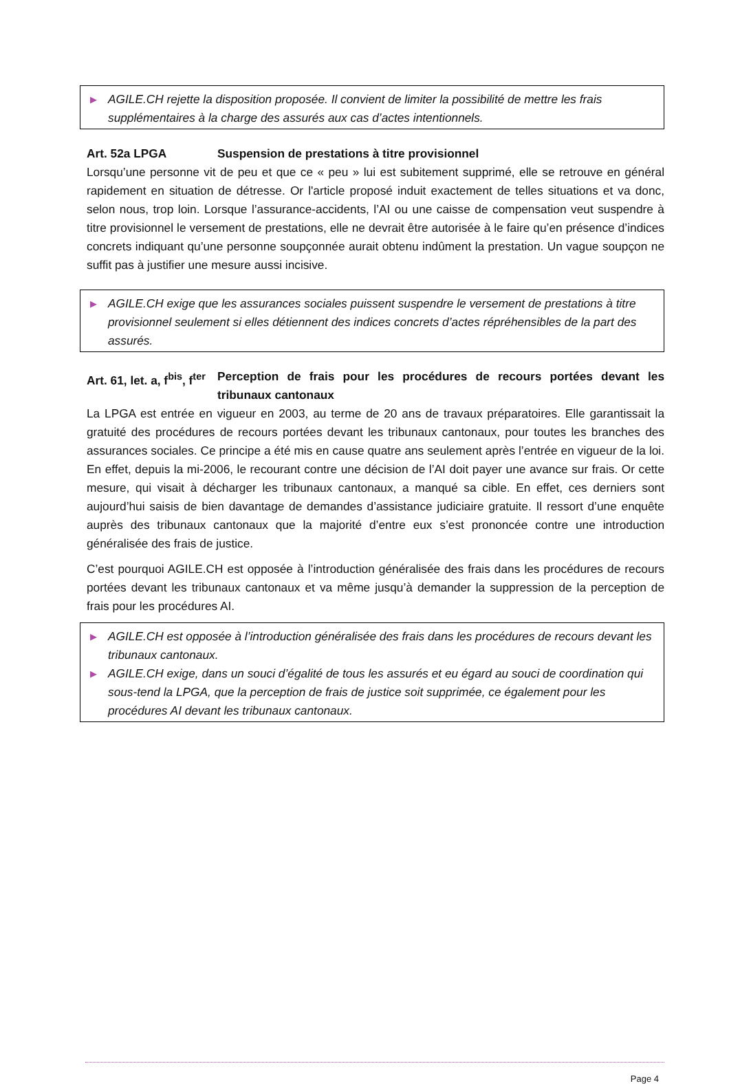▶ AGILE.CH rejette la disposition proposée. Il convient de limiter la possibilité de mettre les frais supplémentaires à la charge des assurés aux cas d’actes intentionnels.
Art. 52a LPGA Suspension de prestations à titre provisionnel
Lorsqu’une personne vit de peu et que ce « peu » lui est subitement supprimé, elle se retrouve en général rapidement en situation de détresse. Or l'article proposé induit exactement de telles situations et va donc, selon nous, trop loin. Lorsque l’assurance-accidents, l’AI ou une caisse de compensation veut suspendre à titre provisionnel le versement de prestations, elle ne devrait être autorisée à le faire qu’en présence d’indices concrets indiquant qu’une personne soupçonnée aurait obtenu indûment la prestation. Un vague soupçon ne suffit pas à justifier une mesure aussi incisive.
▶ AGILE.CH exige que les assurances sociales puissent suspendre le versement de prestations à titre provisionnel seulement si elles détiennent des indices concrets d’actes répréhensibles de la part des assurés.
Art. 61, let. a, f<sup>bis</sup>, f<sup>ter</sup> Perception de frais pour les procédures de recours portées devant les tribunaux cantonaux
La LPGA est entrée en vigueur en 2003, au terme de 20 ans de travaux préparatoires. Elle garantissait la gratuité des procédures de recours portées devant les tribunaux cantonaux, pour toutes les branches des assurances sociales. Ce principe a été mis en cause quatre ans seulement après l’entrée en vigueur de la loi. En effet, depuis la mi-2006, le recourant contre une décision de l’AI doit payer une avance sur frais. Or cette mesure, qui visait à décharger les tribunaux cantonaux, a manqué sa cible. En effet, ces derniers sont aujourd’hui saisis de bien davantage de demandes d’assistance judiciaire gratuite. Il ressort d’une enquête auprès des tribunaux cantonaux que la majorité d’entre eux s’est prononcée contre une introduction généralisée des frais de justice.
C’est pourquoi AGILE.CH est opposée à l’introduction généralisée des frais dans les procédures de recours portées devant les tribunaux cantonaux et va même jusqu’à demander la suppression de la perception de frais pour les procédures AI.
▶ AGILE.CH est opposée à l’introduction généralisée des frais dans les procédures de recours devant les tribunaux cantonaux.
▶ AGILE.CH exige, dans un souci d’égalité de tous les assurés et eu égard au souci de coordination qui sous-tend la LPGA, que la perception de frais de justice soit supprimée, ce également pour les procédures AI devant les tribunaux cantonaux.
Page 4